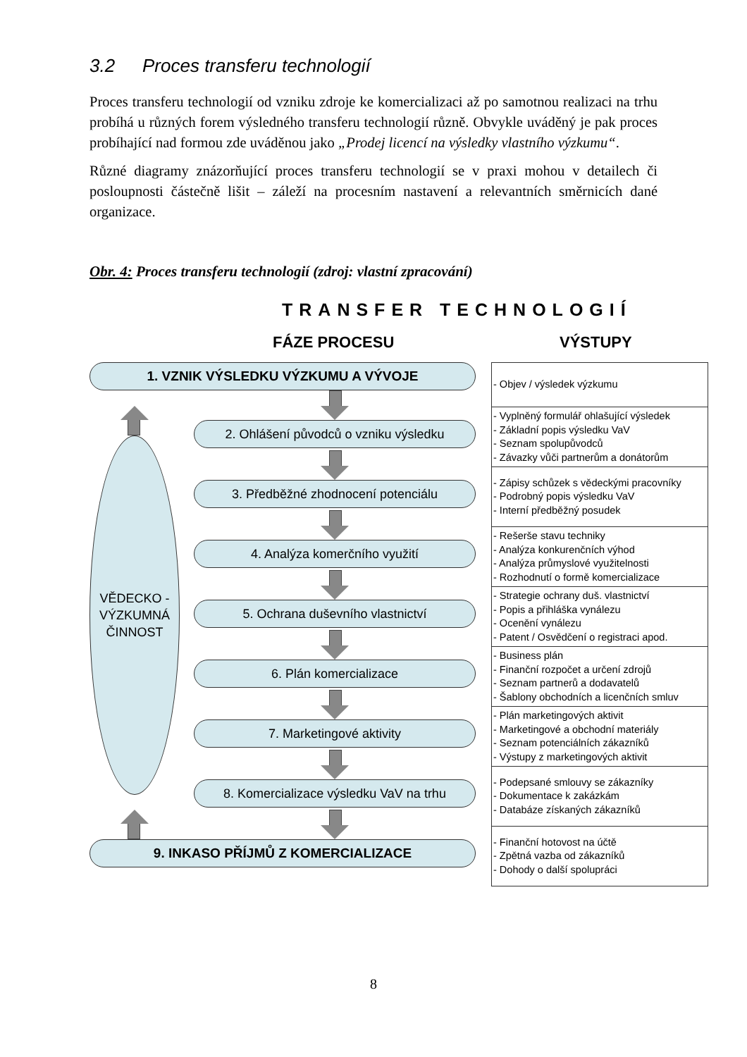3.2 Proces transferu technologií
Proces transferu technologií od vzniku zdroje ke komercializaci až po samotnou realizaci na trhu probíhá u různých forem výsledného transferu technologií různě. Obvykle uváděný je pak proces probíhající nad formou zde uváděnou jako „Prodej licencí na výsledky vlastního výzkumu“.
Různé diagramy znázorňující proces transferu technologií se v praxi mohou v detailech či posloupnosti částečně lišit – záleží na procesním nastavení a relevantních směrnicích dané organizace.
Obr. 4: Proces transferu technologií (zdroj: vlastní zpracování)
TRANSFER TECHNOLOGIÍ
FÁZE PROCESU VÝSTUPY
1. VZNIK VÝSLEDKU VÝZKUMU A VÝVOJE
VĚDECKO -
VÝZKUMNÁ
ČINNOST
2. Ohlášení původců o vzniku výsledku
3. Předběžné zhodnocení potenciálu
4. Analýza komerčního využití
5. Ochrana duševního vlastnictví
6. Plán komercializace
7. Marketingové aktivity
8. Komercializace výsledku VaV na trhu
9. INKASO PŘÍJMŮ Z KOMERCIALIZACE
| - Objev / výsledek výzkumu |
| - Vyplněný formulář ohlašující výsledek - Základní popis výsledku VaV - Seznam spolupůvodců - Závazky vůči partnerům a donátorům |
| - Zápisy schůzek s vědeckými pracovníky - Podrobný popis výsledku VaV - Interní předběžný posudek |
| - Rešerše stavu techniky - Analýza konkurenčních výhod - Analýza průmyslové využitelnosti - Rozhodnutí o formě komercializace |
| - Strategie ochrany duš. vlastnictví - Popis a přihláška vynálezu - Ocenění vynálezu - Patent / Osvědčení o registraci apod. |
| - Business plán - Finanční rozpočet a určení zdrojů - Seznam partnerů a dodavatelů - Šablony obchodních a licenčních smluv |
| - Plán marketingových aktivit - Marketingové a obchodní materiály - Seznam potenciálních zákazníků - Výstupy z marketingových aktivit |
| - Podepsané smlouvy se zákazníky - Dokumentace k zakázkám - Databáze získaných zákazníků |
| - Finanční hotovost na účtě - Zpětná vazba od zákazníků - Dohody o další spolupráci |
8